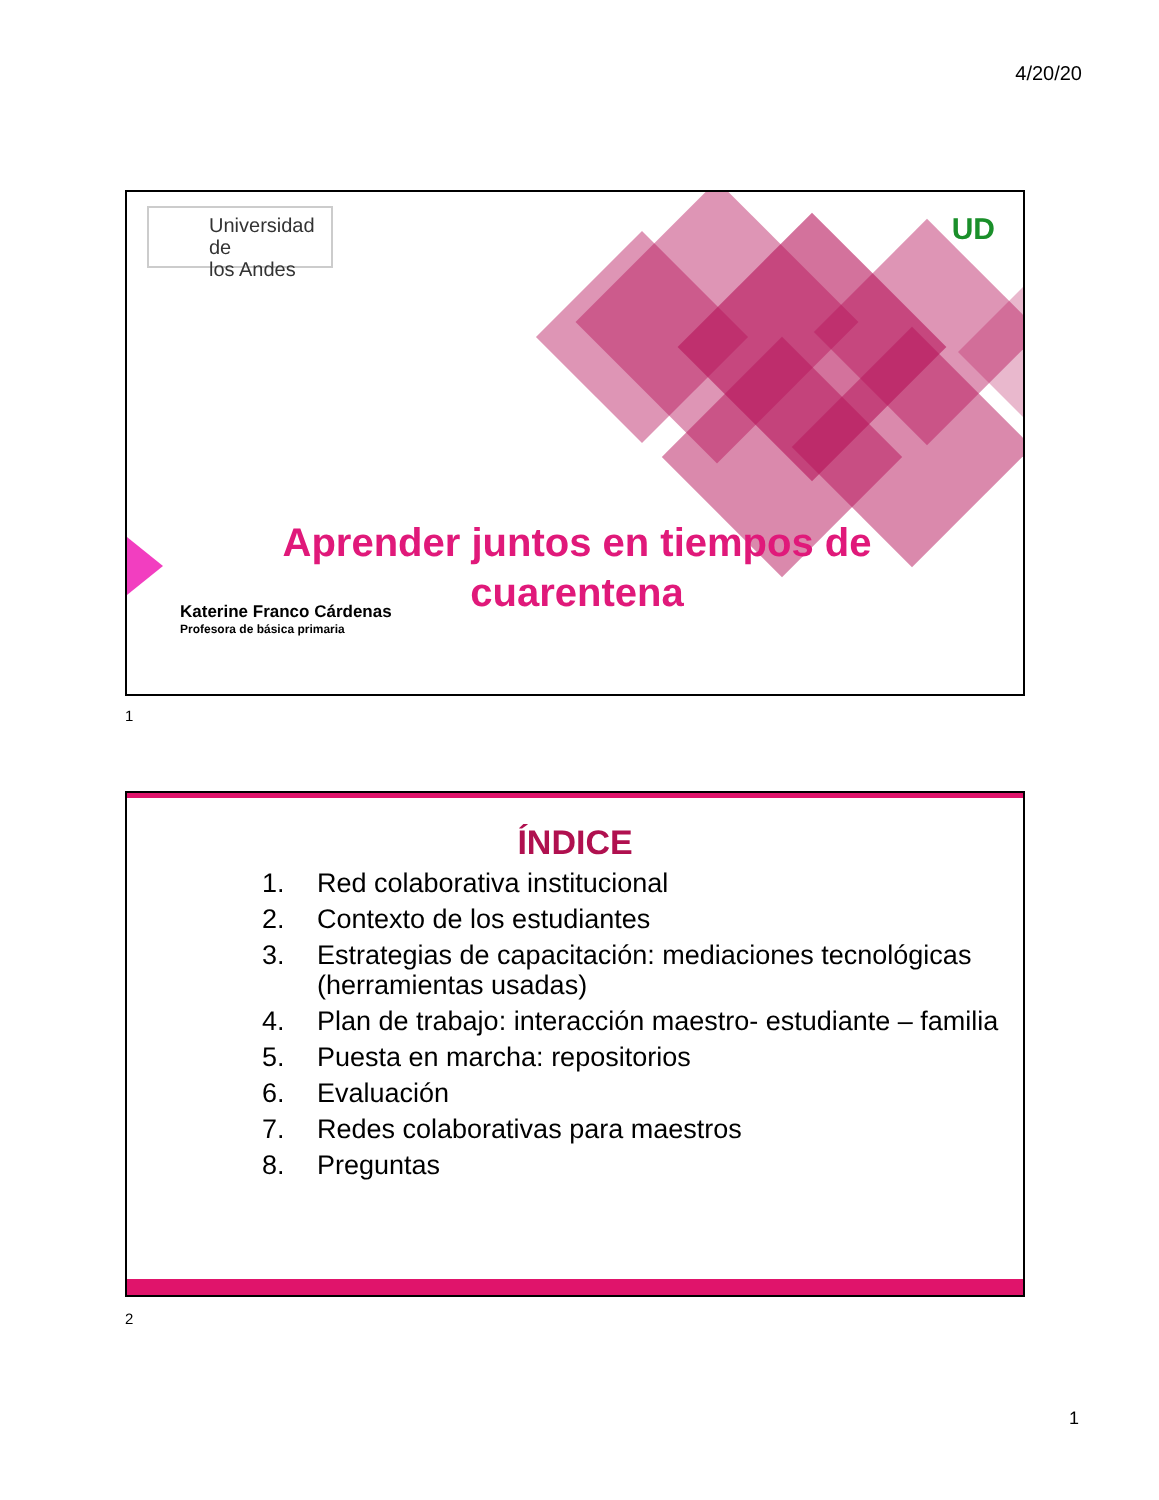4/20/20
Universidad de
los Andes
UD
Aprender juntos en tiempos de cuarentena
Katerine Franco Cárdenas
Profesora de básica primaria
1
ÍNDICE
1. Red colaborativa institucional
2. Contexto de los estudiantes
3. Estrategias de capacitación: mediaciones tecnológicas (herramientas usadas)
4. Plan de trabajo: interacción maestro- estudiante – familia
5. Puesta en marcha: repositorios
6. Evaluación
7. Redes colaborativas para maestros
8. Preguntas
2
1